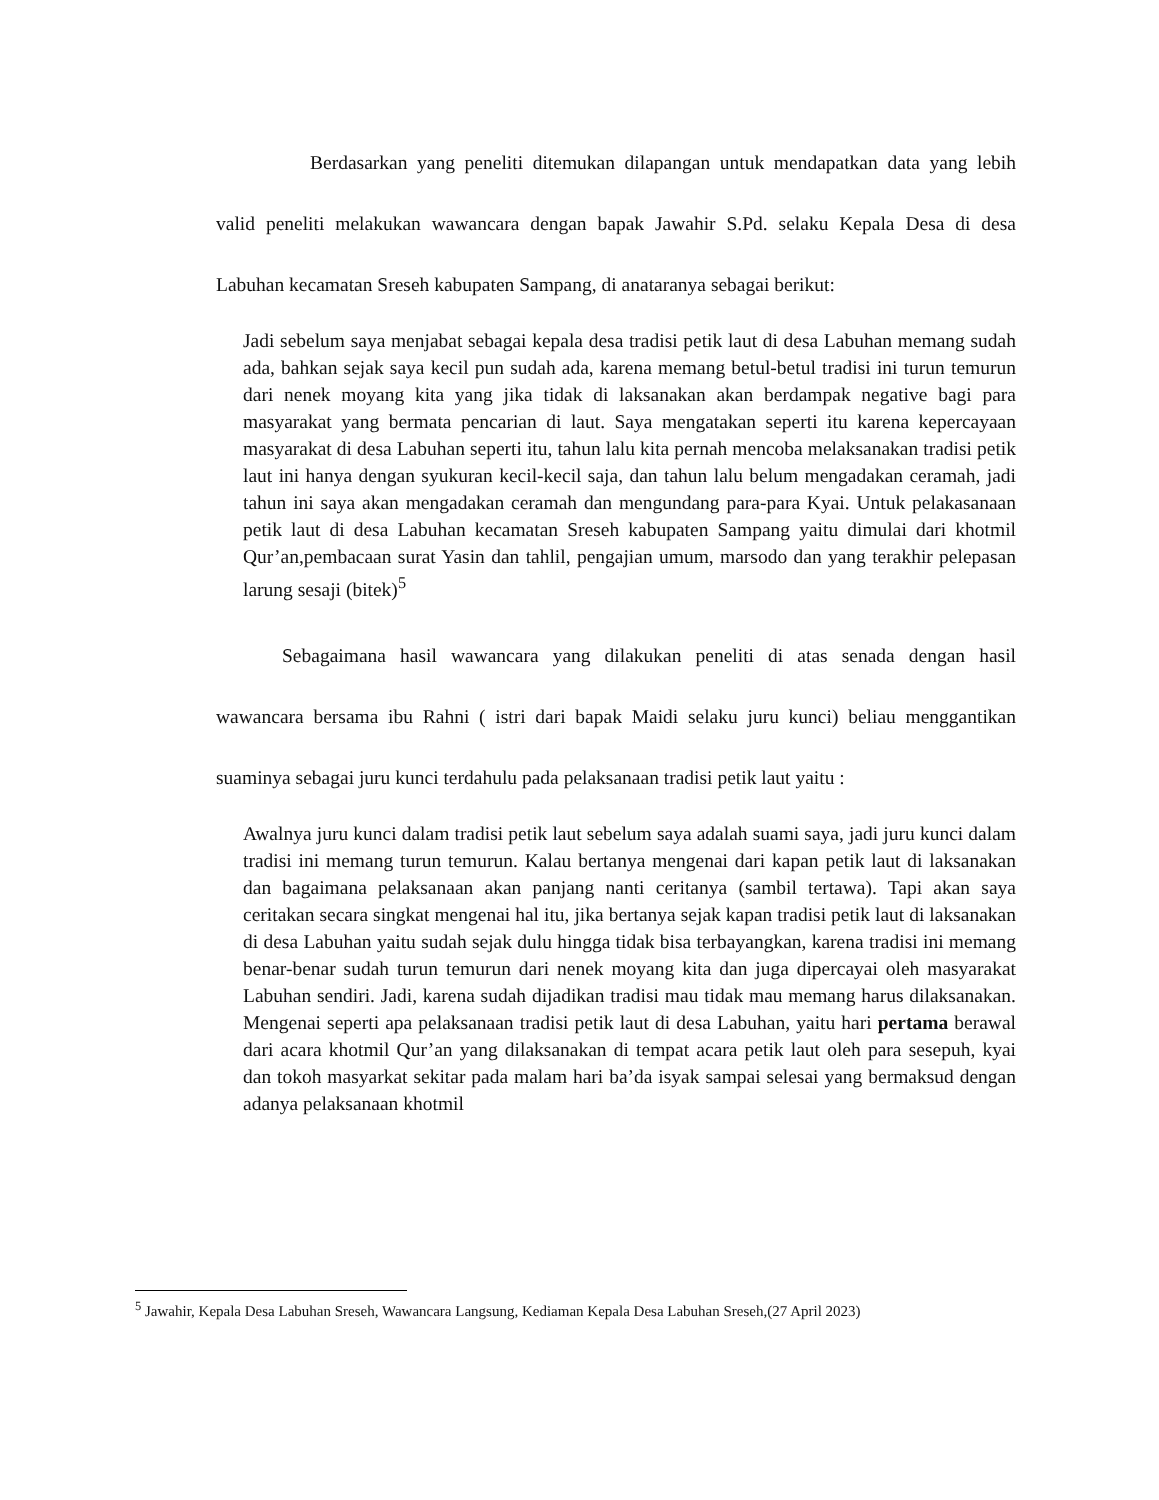Berdasarkan yang peneliti ditemukan dilapangan untuk mendapatkan data yang lebih valid peneliti melakukan wawancara dengan bapak Jawahir S.Pd. selaku Kepala Desa di desa Labuhan kecamatan Sreseh kabupaten Sampang, di anataranya sebagai berikut:
Jadi sebelum saya menjabat sebagai kepala desa tradisi petik laut di desa Labuhan memang sudah ada, bahkan sejak saya kecil pun sudah ada, karena memang betul-betul tradisi ini turun temurun dari nenek moyang kita yang jika tidak di laksanakan akan berdampak negative bagi para masyarakat yang bermata pencarian di laut. Saya mengatakan seperti itu karena kepercayaan masyarakat di desa Labuhan seperti itu, tahun lalu kita pernah mencoba melaksanakan tradisi petik laut ini hanya dengan syukuran kecil-kecil saja, dan tahun lalu belum mengadakan ceramah, jadi tahun ini saya akan mengadakan ceramah dan mengundang para-para Kyai. Untuk pelakasanaan petik laut di desa Labuhan kecamatan Sreseh kabupaten Sampang yaitu dimulai dari khotmil Qur’an,pembacaan surat Yasin dan tahlil, pengajian umum, marsodo dan yang terakhir pelepasan larung sesaji (bitek)<sup>5</sup>
Sebagaimana hasil wawancara yang dilakukan peneliti di atas senada dengan hasil wawancara bersama ibu Rahni ( istri dari bapak Maidi selaku juru kunci) beliau menggantikan suaminya sebagai juru kunci terdahulu pada pelaksanaan tradisi petik laut yaitu :
Awalnya juru kunci dalam tradisi petik laut sebelum saya adalah suami saya, jadi juru kunci dalam tradisi ini memang turun temurun. Kalau bertanya mengenai dari kapan petik laut di laksanakan dan bagaimana pelaksanaan akan panjang nanti ceritanya (sambil tertawa). Tapi akan saya ceritakan secara singkat mengenai hal itu, jika bertanya sejak kapan tradisi petik laut di laksanakan di desa Labuhan yaitu sudah sejak dulu hingga tidak bisa terbayangkan, karena tradisi ini memang benar-benar sudah turun temurun dari nenek moyang kita dan juga dipercayai oleh masyarakat Labuhan sendiri. Jadi, karena sudah dijadikan tradisi mau tidak mau memang harus dilaksanakan. Mengenai seperti apa pelaksanaan tradisi petik laut di desa Labuhan, yaitu hari pertama berawal dari acara khotmil Qur’an yang dilaksanakan di tempat acara petik laut oleh para sesepuh, kyai dan tokoh masyarkat sekitar pada malam hari ba’da isyak sampai selesai yang bermaksud dengan adanya pelaksanaan khotmil
<sup>5</sup> Jawahir, Kepala Desa Labuhan Sreseh, Wawancara Langsung, Kediaman Kepala Desa Labuhan Sreseh,(27 April 2023)